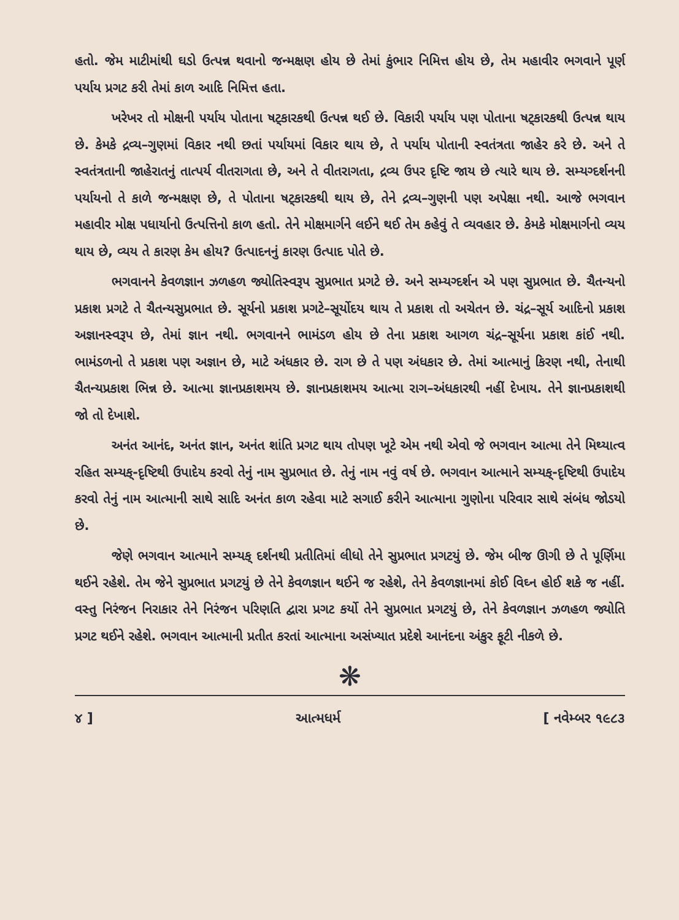હતો. જેમ માટીમાંથી ઘડો ઉત્પન્ન થવાનો જન્મક્ષણ હોય છે તેમાં કુંભાર નિમિત્ત હોય છે, તેમ મહાવીર ભગવાને પૂર્ણ પર્યાય પ્રગટ કરી તેમાં કાળ આદિ નિમિત્ત હતા.
ખરેખર તો મોક્ષની પર્યાય પોતાના ષટ્કારકથી ઉત્પન્ન થઈ છે. વિકારી પર્યાય પણ પોતાના ષટ્કારકથી ઉત્પન્ન થાય છે. કેમકે દ્રવ્ય–ગુણમાં વિકાર નથી છતાં પર્યાયમાં વિકાર થાય છે, તે પર્યાય પોતાની સ્વતંત્રતા જાહેર કરે છે. અને તે સ્વતંત્રતાની જાહેરાતનું તાત્પર્ય વીતરાગતા છે, અને તે વીતરાગતા, દ્રવ્ય ઉપર દૃષ્ટિ જાય છે ત્યારે થાય છે. સમ્યગ્દર્શનની પર્યાયનો તે કાળે જન્મક્ષણ છે, તે પોતાના ષટ્કારકથી થાય છે, તેને દ્રવ્ય–ગુણની પણ અપેક્ષા નથી. આજે ભગવાન મહાવીર મોક્ષ પધાર્યાનો ઉત્પત્તિનો કાળ હતો. તેને મોક્ષમાર્ગને લઈને થઈ તેમ કહેવું તે વ્યવહાર છે. કેમકે મોક્ષમાર્ગનો વ્યય થાય છે, વ્યય તે કારણ કેમ હોય? ઉત્પાદનનું કારણ ઉત્પાદ પોતે છે.
ભગવાનને કેવળજ્ઞાન ઝળહળ જ્યોતિસ્વરૂપ સુપ્રભાત પ્રગટે છે. અને સમ્યગ્દર્શન એ પણ સુપ્રભાત છે. ચૈતન્યનો પ્રકાશ પ્રગટે તે ચૈતન્યસુપ્રભાત છે. સૂર્યનો પ્રકાશ પ્રગટે–સૂર્યોદય થાય તે પ્રકાશ તો અચેતન છે. ચંદ્ર–સૂર્ય આદિનો પ્રકાશ અજ્ઞાનસ્વરૂપ છે, તેમાં જ્ઞાન નથી. ભગવાનને ભામંડળ હોય છે તેના પ્રકાશ આગળ ચંદ્ર–સૂર્યના પ્રકાશ કાંઈ નથી. ભામંડળનો તે પ્રકાશ પણ અજ્ઞાન છે, માટે અંધકાર છે. રાગ છે તે પણ અંધકાર છે. તેમાં આત્માનું કિરણ નથી, તેનાથી ચૈતન્યપ્રકાશ ભિન્ન છે. આત્મા જ્ઞાનપ્રકાશમય છે. જ્ઞાનપ્રકાશમય આત્મા રાગ–અંધકારથી નહીં દેખાય. તેને જ્ઞાનપ્રકાશથી જો તો દેખાશે.
અનંત આનંદ, અનંત જ્ઞાન, અનંત શાંતિ પ્રગટ થાય તોપણ ખૂટે એમ નથી એવો જે ભગવાન આત્મા તેને મિથ્યાત્વ રહિત સમ્યક્-દૃષ્ટિથી ઉપાદેય કરવો તેનું નામ સુપ્રભાત છે. તેનું નામ નવું વર્ષ છે. ભગવાન આત્માને સમ્યક્-દૃષ્ટિથી ઉપાદેય કરવો તેનું નામ આત્માની સાથે સાદિ અનંત કાળ રહેવા માટે સગાઈ કરીને આત્માના ગુણોના પરિવાર સાથે સંબંધ જોડયો છે.
જેણે ભગવાન આત્માને સમ્યક્ દર્શનથી પ્રતીતિમાં લીધો તેને સુપ્રભાત પ્રગટયું છે. જેમ બીજ ઊગી છે તે પૂર્ણિમા થઈને રહેશે. તેમ જેને સુપ્રભાત પ્રગટયું છે તેને કેવળજ્ઞાન થઈને જ રહેશે, તેને કેવળજ્ઞાનમાં કોઈ વિઘ્ન હોઈ શકે જ નહીં. વસ્તુ નિરંજન નિરાકાર તેને નિરંજન પરિણતિ દ્વારા પ્રગટ કર્યો તેને સુપ્રભાત પ્રગટયું છે, તેને કેવળજ્ઞાન ઝળહળ જ્યોતિ પ્રગટ થઈને રહેશે. ભગવાન આત્માની પ્રતીત કરતાં આત્માના અસંખ્યાત પ્રદેશે આનંદના અંકુર ફૂટી નીકળે છે.
❋
૪ ] આત્મધર્મ [ નવેમ્બર ૧૯૮૩